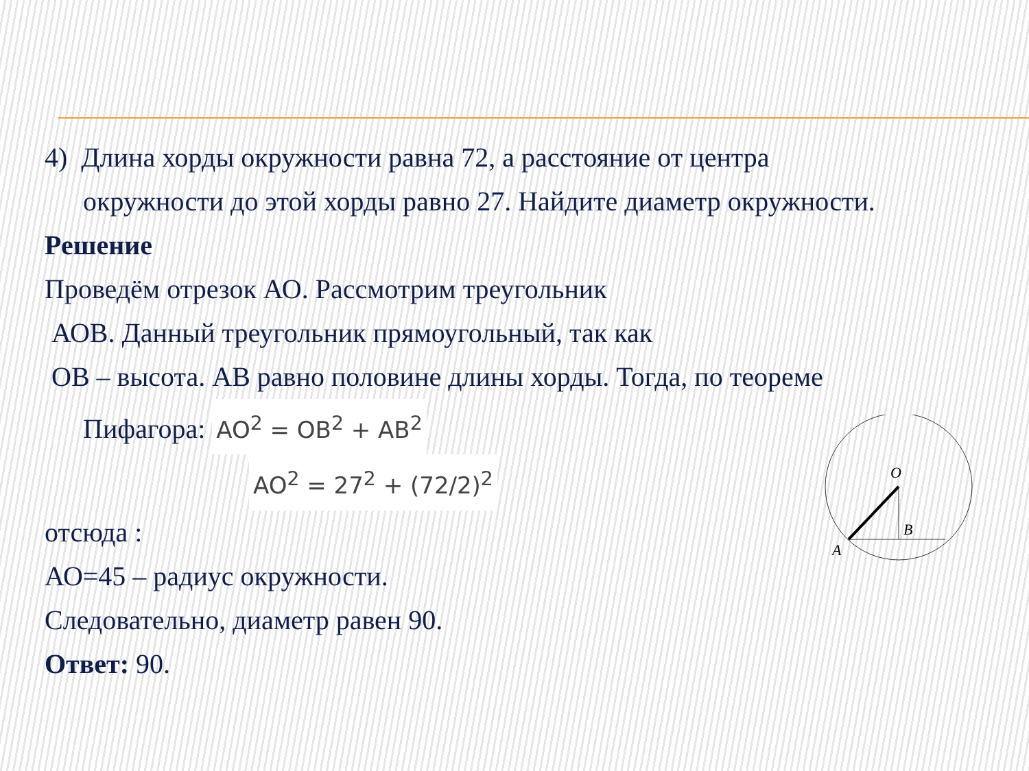4) Длина хорды окружности равна 72, а расстояние от центра
окружности до этой хорды равно 27. Найдите диаметр окружности.
Решение
Проведём отрезок АО. Рассмотрим треугольник
АОВ. Данный треугольник прямоугольный, так как
ОВ – высота. АВ равно половине длины хорды. Тогда, по теореме
Пифагора: AO<sup>2</sup> = OB<sup>2</sup> + AB<sup>2</sup>
AO<sup>2</sup> = 27<sup>2</sup> + (72/2)<sup>2</sup>
отсюда :
АО=45 – радиус окружности.
Следовательно, диаметр равен 90.
Ответ: 90.
O
B
A